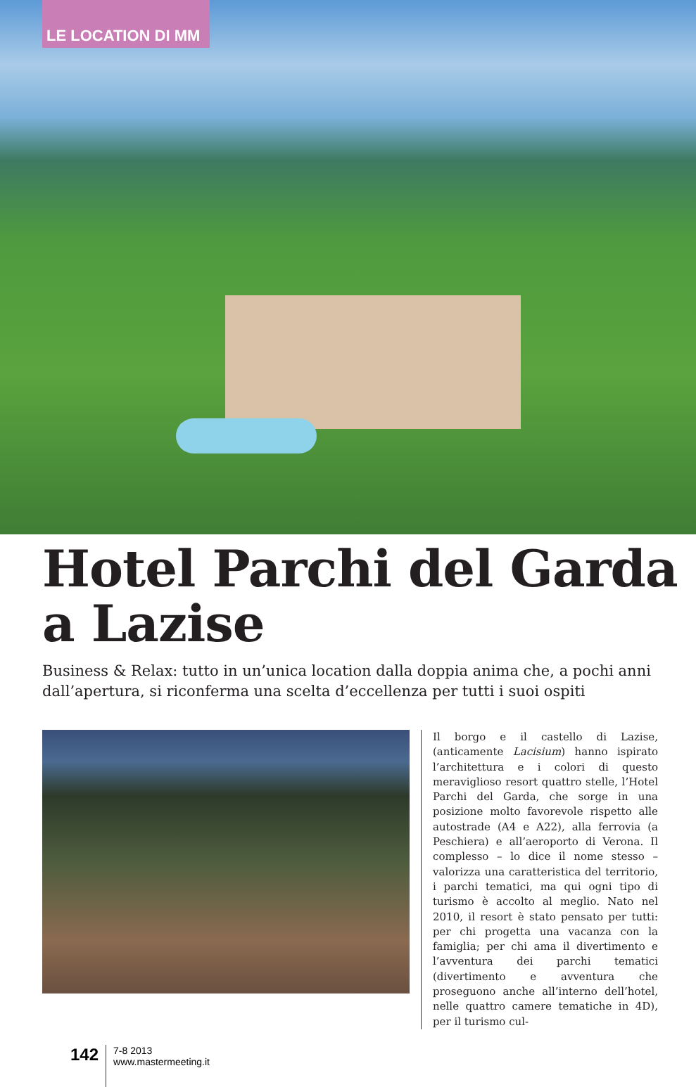LE LOCATION DI MM
Hotel Parchi del Garda
a Lazise
Business & Relax: tutto in un’unica location dalla doppia anima che, a pochi anni dall’apertura, si riconferma una scelta d’eccellenza per tutti i suoi ospiti
Il borgo e il castello di Lazise, (anticamente Lacisium) hanno ispirato l’architettura e i colori di questo meraviglioso resort quattro stelle, l’Hotel Parchi del Garda, che sorge in una posizione molto favorevole rispetto alle autostrade (A4 e A22), alla ferrovia (a Peschiera) e all’aeroporto di Verona. Il complesso – lo dice il nome stesso – valorizza una caratteristica del territorio, i parchi tematici, ma qui ogni tipo di turismo è accolto al meglio. Nato nel 2010, il resort è stato pensato per tutti: per chi progetta una vacanza con la famiglia; per chi ama il divertimento e l’avventura dei parchi tematici (divertimento e avventura che proseguono anche all’interno dell’hotel, nelle quattro camere tematiche in 4D), per il turismo cul-
142
7-8 2013
www.mastermeeting.it